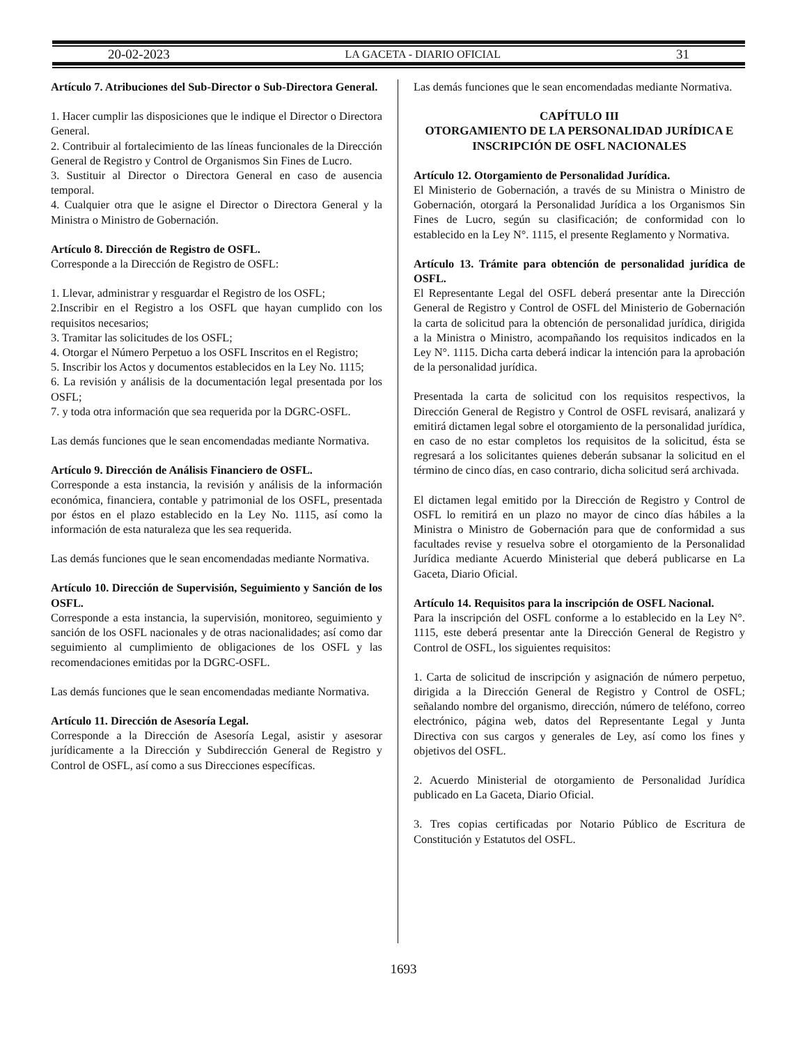20-02-2023 LA GACETA - DIARIO OFICIAL 31
Artículo 7. Atribuciones del Sub-Director o Sub-Directora General.
1. Hacer cumplir las disposiciones que le indique el Director o Directora General.
2. Contribuir al fortalecimiento de las líneas funcionales de la Dirección General de Registro y Control de Organismos Sin Fines de Lucro.
3. Sustituir al Director o Directora General en caso de ausencia temporal.
4. Cualquier otra que le asigne el Director o Directora General y la Ministra o Ministro de Gobernación.
Artículo 8. Dirección de Registro de OSFL.
Corresponde a la Dirección de Registro de OSFL:
1. Llevar, administrar y resguardar el Registro de los OSFL;
2.Inscribir en el Registro a los OSFL que hayan cumplido con los requisitos necesarios;
3. Tramitar las solicitudes de los OSFL;
4. Otorgar el Número Perpetuo a los OSFL Inscritos en el Registro;
5. Inscribir los Actos y documentos establecidos en la Ley No. 1115;
6. La revisión y análisis de la documentación legal presentada por los OSFL;
7. y toda otra información que sea requerida por la DGRC-OSFL.
Las demás funciones que le sean encomendadas mediante Normativa.
Artículo 9. Dirección de Análisis Financiero de OSFL.
Corresponde a esta instancia, la revisión y análisis de la información económica, financiera, contable y patrimonial de los OSFL, presentada por éstos en el plazo establecido en la Ley No. 1115, así como la información de esta naturaleza que les sea requerida.
Las demás funciones que le sean encomendadas mediante Normativa.
Artículo 10. Dirección de Supervisión, Seguimiento y Sanción de los OSFL.
Corresponde a esta instancia, la supervisión, monitoreo, seguimiento y sanción de los OSFL nacionales y de otras nacionalidades; así como dar seguimiento al cumplimiento de obligaciones de los OSFL y las recomendaciones emitidas por la DGRC-OSFL.
Las demás funciones que le sean encomendadas mediante Normativa.
Artículo 11. Dirección de Asesoría Legal.
Corresponde a la Dirección de Asesoría Legal, asistir y asesorar jurídicamente a la Dirección y Subdirección General de Registro y Control de OSFL, así como a sus Direcciones específicas.
Las demás funciones que le sean encomendadas mediante Normativa.
CAPÍTULO III
OTORGAMIENTO DE LA PERSONALIDAD JURÍDICA E INSCRIPCIÓN DE OSFL NACIONALES
Artículo 12. Otorgamiento de Personalidad Jurídica.
El Ministerio de Gobernación, a través de su Ministra o Ministro de Gobernación, otorgará la Personalidad Jurídica a los Organismos Sin Fines de Lucro, según su clasificación; de conformidad con lo establecido en la Ley N°. 1115, el presente Reglamento y Normativa.
Artículo 13. Trámite para obtención de personalidad jurídica de OSFL.
El Representante Legal del OSFL deberá presentar ante la Dirección General de Registro y Control de OSFL del Ministerio de Gobernación la carta de solicitud para la obtención de personalidad jurídica, dirigida a la Ministra o Ministro, acompañando los requisitos indicados en la Ley N°. 1115. Dicha carta deberá indicar la intención para la aprobación de la personalidad jurídica.
Presentada la carta de solicitud con los requisitos respectivos, la Dirección General de Registro y Control de OSFL revisará, analizará y emitirá dictamen legal sobre el otorgamiento de la personalidad jurídica, en caso de no estar completos los requisitos de la solicitud, ésta se regresará a los solicitantes quienes deberán subsanar la solicitud en el término de cinco días, en caso contrario, dicha solicitud será archivada.
El dictamen legal emitido por la Dirección de Registro y Control de OSFL lo remitirá en un plazo no mayor de cinco días hábiles a la Ministra o Ministro de Gobernación para que de conformidad a sus facultades revise y resuelva sobre el otorgamiento de la Personalidad Jurídica mediante Acuerdo Ministerial que deberá publicarse en La Gaceta, Diario Oficial.
Artículo 14. Requisitos para la inscripción de OSFL Nacional.
Para la inscripción del OSFL conforme a lo establecido en la Ley N°. 1115, este deberá presentar ante la Dirección General de Registro y Control de OSFL, los siguientes requisitos:
1. Carta de solicitud de inscripción y asignación de número perpetuo, dirigida a la Dirección General de Registro y Control de OSFL; señalando nombre del organismo, dirección, número de teléfono, correo electrónico, página web, datos del Representante Legal y Junta Directiva con sus cargos y generales de Ley, así como los fines y objetivos del OSFL.
2. Acuerdo Ministerial de otorgamiento de Personalidad Jurídica publicado en La Gaceta, Diario Oficial.
3. Tres copias certificadas por Notario Público de Escritura de Constitución y Estatutos del OSFL.
1693